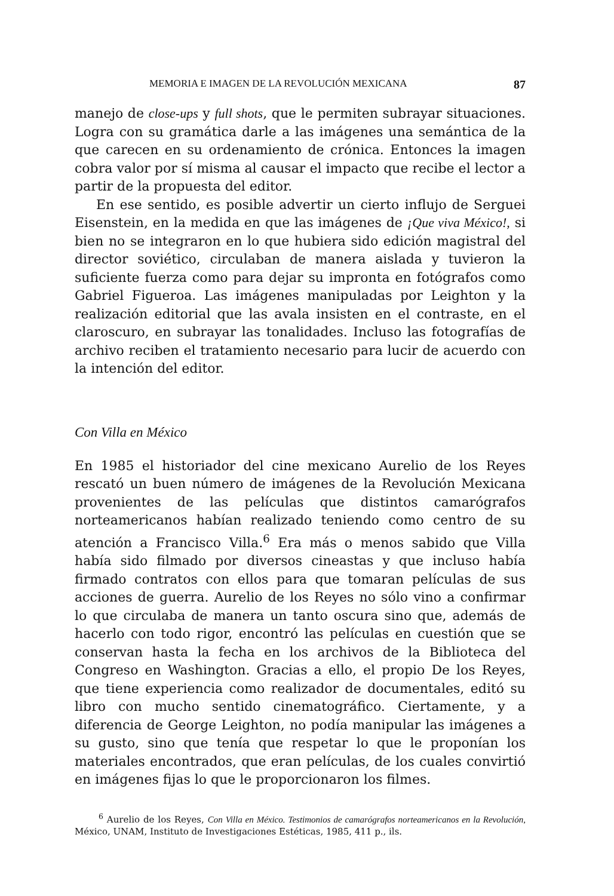MEMORIA E IMAGEN DE LA REVOLUCIÓN MEXICANA 87
manejo de close-ups y full shots, que le permiten subrayar situaciones. Logra con su gramática darle a las imágenes una semántica de la que carecen en su ordenamiento de crónica. Entonces la imagen cobra valor por sí misma al causar el impacto que recibe el lector a partir de la propuesta del editor.
En ese sentido, es posible advertir un cierto influjo de Serguei Eisenstein, en la medida en que las imágenes de ¡Que viva México!, si bien no se integraron en lo que hubiera sido edición magistral del director soviético, circulaban de manera aislada y tuvieron la suficiente fuerza como para dejar su impronta en fotógrafos como Gabriel Figueroa. Las imágenes manipuladas por Leighton y la realización editorial que las avala insisten en el contraste, en el claroscuro, en subrayar las tonalidades. Incluso las fotografías de archivo reciben el tratamiento necesario para lucir de acuerdo con la intención del editor.
Con Villa en México
En 1985 el historiador del cine mexicano Aurelio de los Reyes rescató un buen número de imágenes de la Revolución Mexicana provenientes de las películas que distintos camarógrafos norteamericanos habían realizado teniendo como centro de su atención a Francisco Villa.<sup>6</sup> Era más o menos sabido que Villa había sido filmado por diversos cineastas y que incluso había firmado contratos con ellos para que tomaran películas de sus acciones de guerra. Aurelio de los Reyes no sólo vino a confirmar lo que circulaba de manera un tanto oscura sino que, además de hacerlo con todo rigor, encontró las películas en cuestión que se conservan hasta la fecha en los archivos de la Biblioteca del Congreso en Washington. Gracias a ello, el propio De los Reyes, que tiene experiencia como realizador de documentales, editó su libro con mucho sentido cinematográfico. Ciertamente, y a diferencia de George Leighton, no podía manipular las imágenes a su gusto, sino que tenía que respetar lo que le proponían los materiales encontrados, que eran películas, de los cuales convirtió en imágenes fijas lo que le proporcionaron los filmes.
<sup>6</sup> Aurelio de los Reyes, Con Villa en México. Testimonios de camarógrafos norteamericanos en la Revolución, México, UNAM, Instituto de Investigaciones Estéticas, 1985, 411 p., ils.